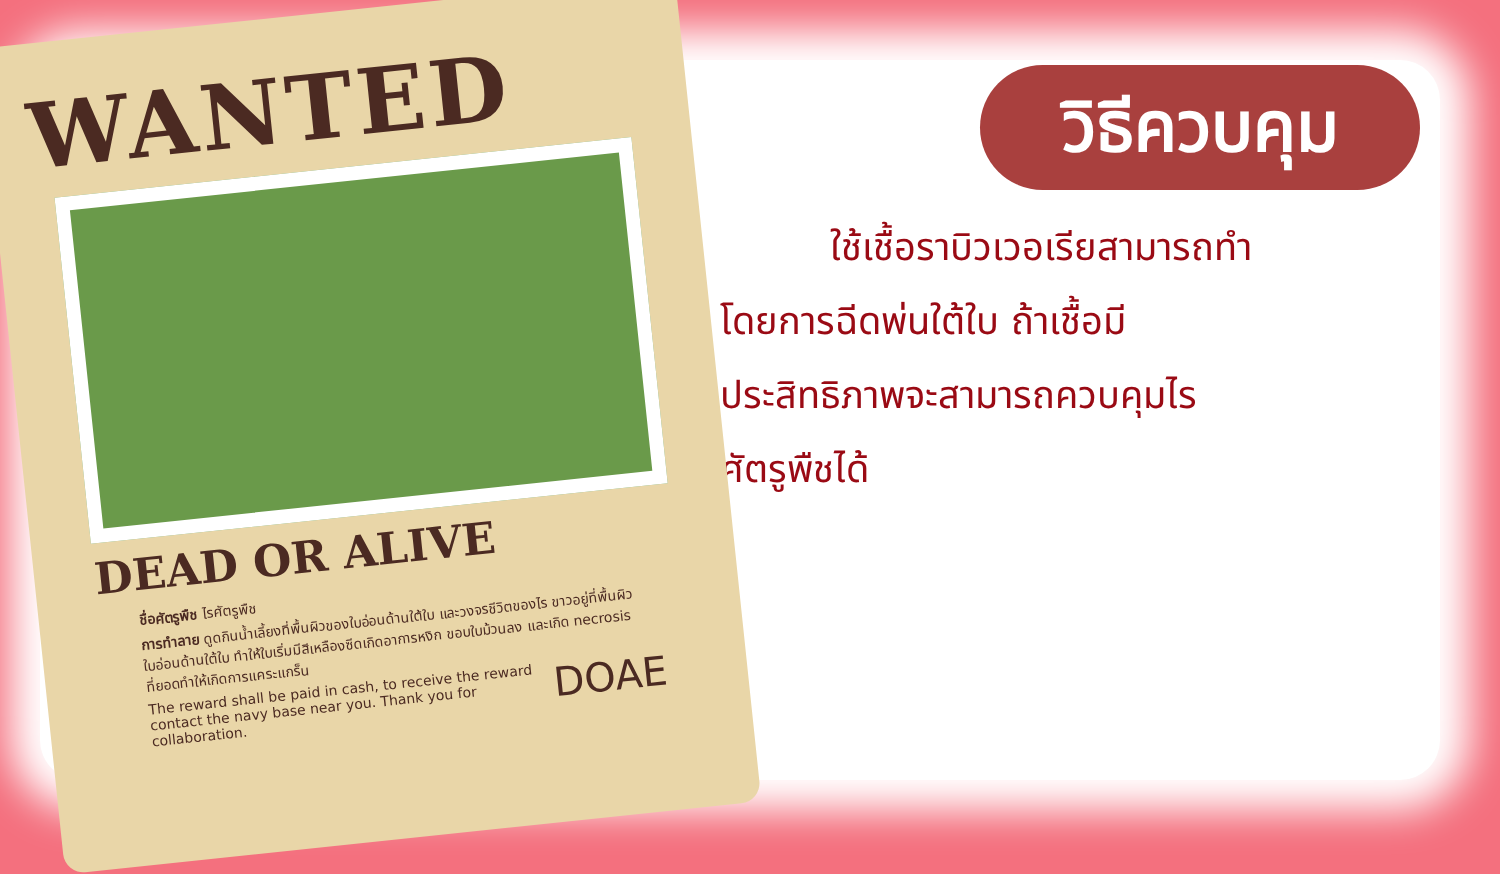WANTED
DEAD OR ALIVE
ชื่อศัตรูพืช ไรศัตรูพืช
การทำลาย ดูดกินน้ำเลี้ยงที่พื้นผิวของใบอ่อนด้านใต้ใบ และวงจรชีวิตของไร ขาวอยู่ที่พื้นผิวใบอ่อนด้านใต้ใบ ทำให้ใบเริ่มมีสีเหลืองซีดเกิดอาการหงิก ขอบใบม้วนลง และเกิด necrosis ที่ยอดทำให้เกิดการแคระแกร็น
DOAE
The reward shall be paid in cash, to receive the reward contact the navy base near you. Thank you for collaboration.
วิธีควบคุม
ใช้เชื้อราบิวเวอเรียสามารถทำ
โดยการฉีดพ่นใต้ใบ ถ้าเชื้อมี
ประสิทธิภาพจะสามารถควบคุมไร
ศัตรูพืชได้